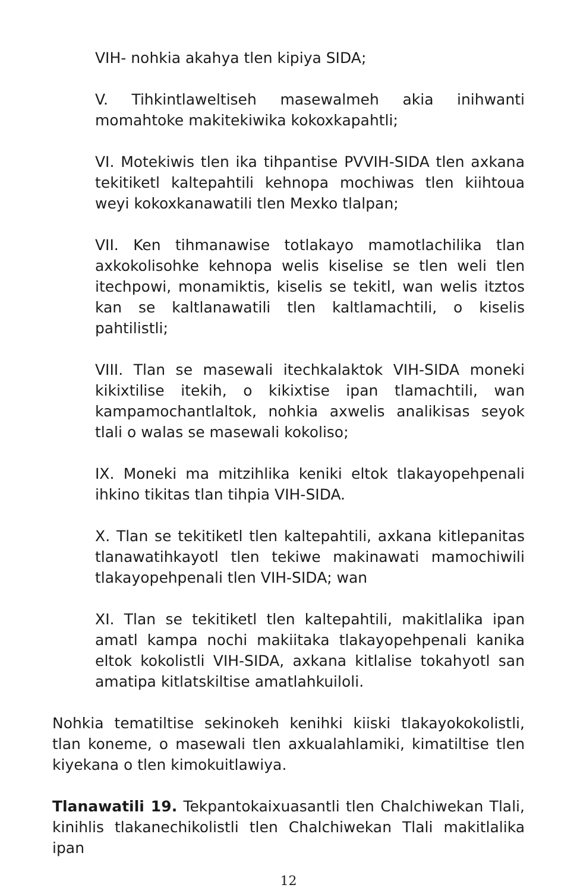VIH- nohkia akahya tlen kipiya SIDA;
V. Tihkintlaweltiseh masewalmeh akia inihwanti momahtoke makitekiwika kokoxkapahtli;
VI. Motekiwis tlen ika tihpantise PVVIH-SIDA tlen axkana tekitiketl kaltepahtili kehnopa mochiwas tlen kiihtoua weyi kokoxkanawatili tlen Mexko tlalpan;
VII. Ken tihmanawise totlakayo mamotlachilika tlan axkokolisohke kehnopa welis kiselise se tlen weli tlen itechpowi, monamiktis, kiselis se tekitl, wan welis itztos kan se kaltlanawatili tlen kaltlamachtili, o kiselis pahtilistli;
VIII. Tlan se masewali itechkalaktok VIH-SIDA moneki kikixtilise itekih, o kikixtise ipan tlamachtili, wan kampamochantlaltok, nohkia axwelis analikisas seyok tlali o walas se masewali kokoliso;
IX. Moneki ma mitzihlika keniki eltok tlakayopehpenali ihkino tikitas tlan tihpia VIH-SIDA.
X. Tlan se tekitiketl tlen kaltepahtili, axkana kitlepanitas tlanawatihkayotl tlen tekiwe makinawati mamochiwili tlakayopehpenali tlen VIH-SIDA; wan
XI. Tlan se tekitiketl tlen kaltepahtili, makitlalika ipan amatl kampa nochi makiitaka tlakayopehpenali kanika eltok kokolistli VIH-SIDA, axkana kitlalise tokahyotl san amatipa kitlatskiltise amatlahkuiloli.
Nohkia tematiltise sekinokeh kenihki kiiski tlakayokokolistli, tlan koneme, o masewali tlen axkualahlamiki, kimatiltise tlen kiyekana o tlen kimokuitlawiya.
Tlanawatili 19. Tekpantokaixuasantli tlen Chalchiwekan Tlali, kinihlis tlakanechikolistli tlen Chalchiwekan Tlali makitlalika ipan
12